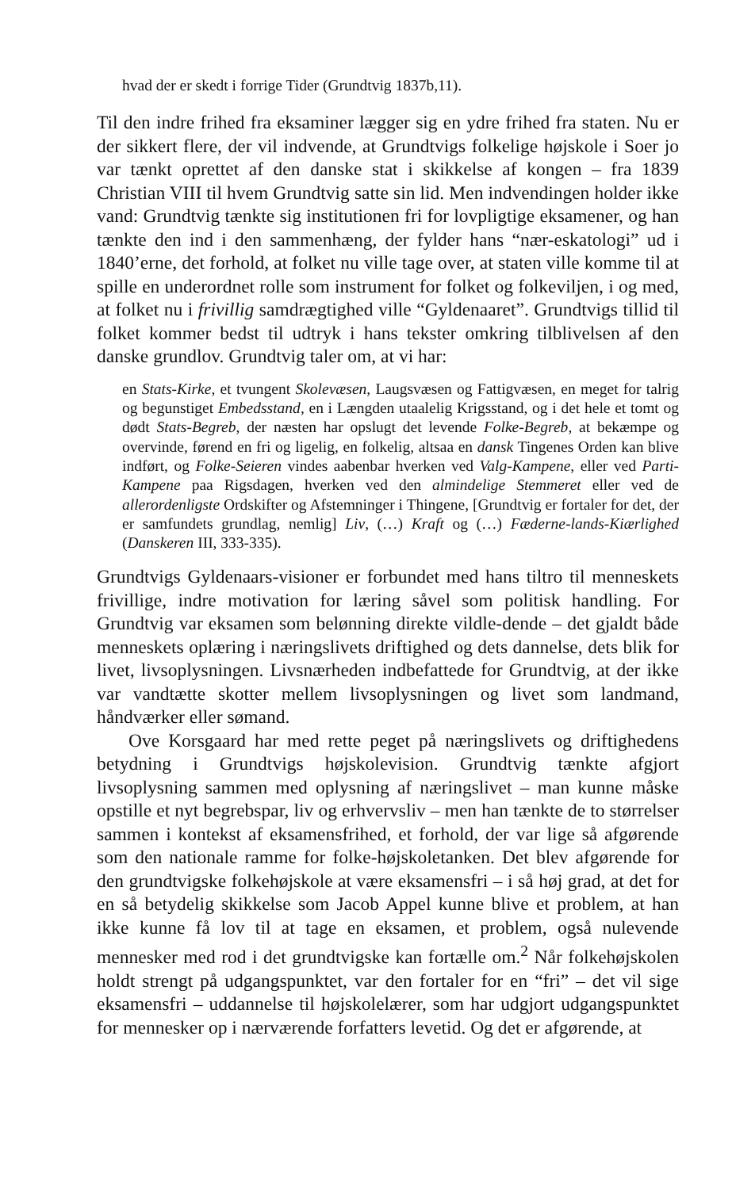hvad der er skedt i forrige Tider (Grundtvig 1837b,11).
Til den indre frihed fra eksaminer lægger sig en ydre frihed fra staten. Nu er der sikkert flere, der vil indvende, at Grundtvigs folkelige højskole i Soer jo var tænkt oprettet af den danske stat i skikkelse af kongen – fra 1839 Christian VIII til hvem Grundtvig satte sin lid. Men indvendingen holder ikke vand: Grundtvig tænkte sig institutionen fri for lovpligtige eksamener, og han tænkte den ind i den sammenhæng, der fylder hans “nær-eskatologi” ud i 1840’erne, det forhold, at folket nu ville tage over, at staten ville komme til at spille en underordnet rolle som instrument for folket og folkeviljen, i og med, at folket nu i frivillig samdrægtighed ville “Gyldenaaret”. Grundtvigs tillid til folket kommer bedst til udtryk i hans tekster omkring tilblivelsen af den danske grundlov. Grundtvig taler om, at vi har:
en Stats-Kirke, et tvungent Skolevæsen, Laugsvæsen og Fattigvæsen, en meget for talrig og begunstiget Embedsstand, en i Længden utaalelig Krigsstand, og i det hele et tomt og dødt Stats-Begreb, der næsten har opslugt det levende Folke-Begreb, at bekæmpe og overvinde, førend en fri og ligelig, en folkelig, altsaa en dansk Tingenes Orden kan blive indført, og Folke-Seieren vindes aabenbar hverken ved Valg-Kampene, eller ved Parti-Kampene paa Rigsdagen, hverken ved den almindelige Stemmeret eller ved de allerordenligste Ordskifter og Afstemninger i Thingene, [Grundtvig er fortaler for det, der er samfundets grundlag, nemlig] Liv, (…) Kraft og (…) Fæderne-lands-Kiærlighed (Danskeren III, 333-335).
Grundtvigs Gyldenaars-visioner er forbundet med hans tiltro til menneskets frivillige, indre motivation for læring såvel som politisk handling. For Grundtvig var eksamen som belønning direkte vildle-dende – det gjaldt både menneskets oplæring i næringslivets driftighed og dets dannelse, dets blik for livet, livsoplysningen. Livsnærheden indbefattede for Grundtvig, at der ikke var vandtætte skotter mellem livsoplysningen og livet som landmand, håndværker eller sømand.
Ove Korsgaard har med rette peget på næringslivets og driftighedens betydning i Grundtvigs højskolevision. Grundtvig tænkte afgjort livsoplysning sammen med oplysning af næringslivet – man kunne måske opstille et nyt begrebspar, liv og erhvervsliv – men han tænkte de to størrelser sammen i kontekst af eksamensfrihed, et forhold, der var lige så afgørende som den nationale ramme for folke-højskoletanken. Det blev afgørende for den grundtvigske folkehøjskole at være eksamensfri – i så høj grad, at det for en så betydelig skikkelse som Jacob Appel kunne blive et problem, at han ikke kunne få lov til at tage en eksamen, et problem, også nulevende mennesker med rod i det grundtvigske kan fortælle om.<sup>2</sup> Når folkehøjskolen holdt strengt på udgangspunktet, var den fortaler for en “fri” – det vil sige eksamensfri – uddannelse til højskolelærer, som har udgjort udgangspunktet for mennesker op i nærværende forfatters levetid. Og det er afgørende, at